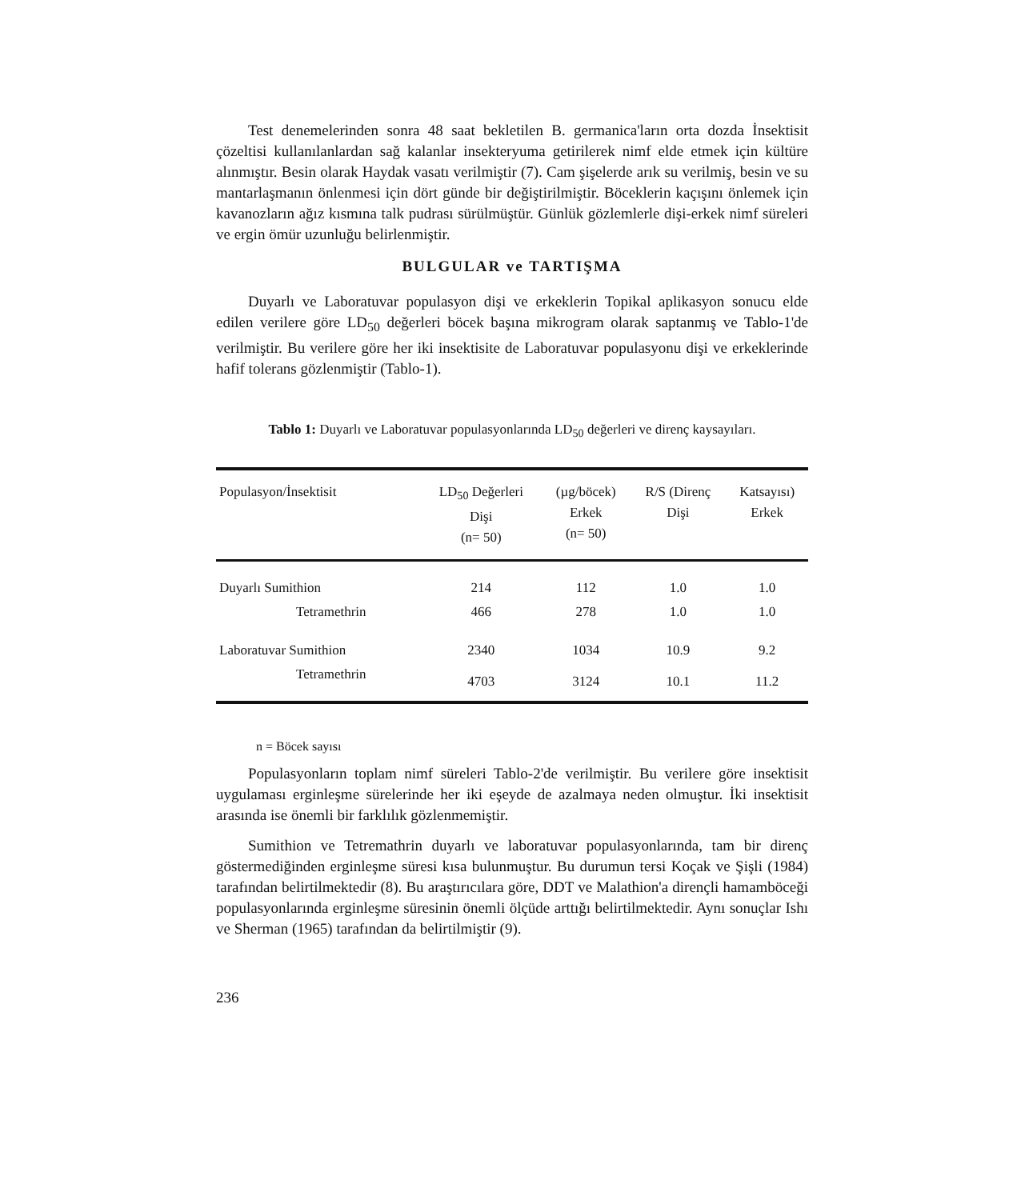Test denemelerinden sonra 48 saat bekletilen B. germanica'ların orta dozda İnsektisit çözeltisi kullanılanlardan sağ kalanlar insekteryuma getirilerek nimf elde etmek için kültüre alınmıştır. Besin olarak Haydak vasatı verilmiştir (7). Cam şişelerde arık su verilmiş, besin ve su mantarlaşmanın önlenmesi için dört günde bir değiştirilmiştir. Böceklerin kaçışını önlemek için kavanozların ağız kısmına talk pudrası sürülmüştür. Günlük gözlemlerle dişi-erkek nimf süreleri ve ergin ömür uzunluğu belirlenmiştir.
BULGULAR ve TARTIŞMA
Duyarlı ve Laboratuvar populasyon dişi ve erkeklerin Topikal aplikasyon sonucu elde edilen verilere göre LD<sub>50</sub> değerleri böcek başına mikrogram olarak saptanmış ve Tablo-1'de verilmiştir. Bu verilere göre her iki insektisite de Laboratuvar populasyonu dişi ve erkeklerinde hafif tolerans gözlenmiştir (Tablo-1).
Tablo 1: Duyarlı ve Laboratuvar populasyonlarında LD<sub>50</sub> değerleri ve direnç kaysayıları.
| Populasyon/İnsektisit | LD<sub>50</sub> Değerleri Dişi (n= 50) | (µg/böcek) Erkek (n= 50) | R/S (Direnç Dişi | Katsayısı) Erkek |
| --- | --- | --- | --- | --- |
| Duyarlı Sumithion | 214 | 112 | 1.0 | 1.0 |
| Tetramethrin | 466 | 278 | 1.0 | 1.0 |
| Laboratuvar Sumithion | 2340 | 1034 | 10.9 | 9.2 |
| Tetramethrin | 4703 | 3124 | 10.1 | 11.2 |
n = Böcek sayısı
Populasyonların toplam nimf süreleri Tablo-2'de verilmiştir. Bu verilere göre insektisit uygulaması erginleşme sürelerinde her iki eşeyde de azalmaya neden olmuştur. İki insektisit arasında ise önemli bir farklılık gözlenmemiştir.
Sumithion ve Tetremathrin duyarlı ve laboratuvar populasyonlarında, tam bir direnç göstermediğinden erginleşme süresi kısa bulunmuştur. Bu durumun tersi Koçak ve Şişli (1984) tarafından belirtilmektedir (8). Bu araştırıcılara göre, DDT ve Malathion'a dirençli hamamböceği populasyonlarında erginleşme süresinin önemli ölçüde arttığı belirtilmektedir. Aynı sonuçlar Ishı ve Sherman (1965) tarafından da belirtilmiştir (9).
236